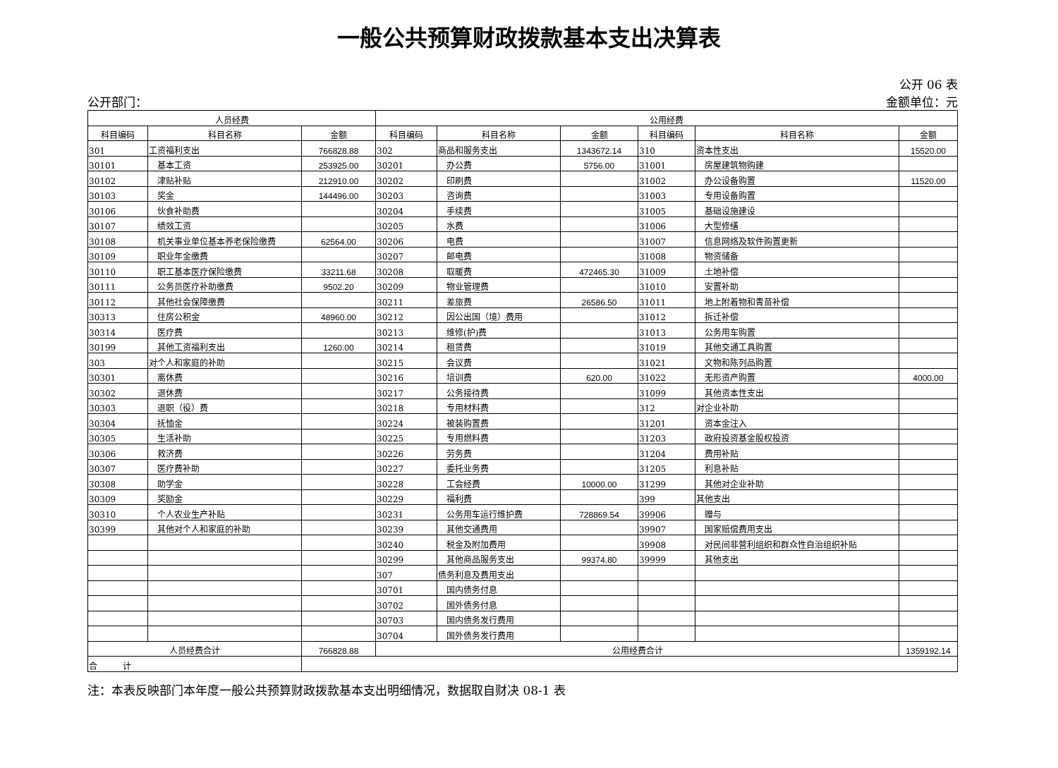一般公共预算财政拨款基本支出决算表
公开 06 表
公开部门： 金额单位：元
| 人员经费 | | | 公用经费 | | | | | |
| --- | --- | --- | --- | --- | --- | --- | --- | --- |
| 科目编码 | 科目名称 | 金额 | 科目编码 | 科目名称 | 金额 | 科目编码 | 科目名称 | 金额 |
| 301 | 工资福利支出 | 766828.88 | 302 | 商品和服务支出 | 1343672.14 | 310 | 资本性支出 | 15520.00 |
| 30101 | 基本工资 | 253925.00 | 30201 | 办公费 | 5756.00 | 31001 | 房屋建筑物购建 | |
| 30102 | 津贴补贴 | 212910.00 | 30202 | 印刷费 | | 31002 | 办公设备购置 | 11520.00 |
| 30103 | 奖金 | 144496.00 | 30203 | 咨询费 | | 31003 | 专用设备购置 | |
| 30106 | 伙食补助费 | | 30204 | 手续费 | | 31005 | 基础设施建设 | |
| 30107 | 绩效工资 | | 30205 | 水费 | | 31006 | 大型修缮 | |
| 30108 | 机关事业单位基本养老保险缴费 | 62564.00 | 30206 | 电费 | | 31007 | 信息网络及软件购置更新 | |
| 30109 | 职业年金缴费 | | 30207 | 邮电费 | | 31008 | 物资储备 | |
| 30110 | 职工基本医疗保险缴费 | 33211.68 | 30208 | 取暖费 | 472465.30 | 31009 | 土地补偿 | |
| 30111 | 公务员医疗补助缴费 | 9502.20 | 30209 | 物业管理费 | | 31010 | 安置补助 | |
| 30112 | 其他社会保障缴费 | | 30211 | 差旅费 | 26586.50 | 31011 | 地上附着物和青苗补偿 | |
| 30313 | 住房公积金 | 48960.00 | 30212 | 因公出国（境）费用 | | 31012 | 拆迁补偿 | |
| 30314 | 医疗费 | | 30213 | 维修(护)费 | | 31013 | 公务用车购置 | |
| 30199 | 其他工资福利支出 | 1260.00 | 30214 | 租赁费 | | 31019 | 其他交通工具购置 | |
| 303 | 对个人和家庭的补助 | | 30215 | 会议费 | | 31021 | 文物和陈列品购置 | |
| 30301 | 离休费 | | 30216 | 培训费 | 620.00 | 31022 | 无形资产购置 | 4000.00 |
| 30302 | 退休费 | | 30217 | 公务接待费 | | 31099 | 其他资本性支出 | |
| 30303 | 退职（役）费 | | 30218 | 专用材料费 | | 312 | 对企业补助 | |
| 30304 | 抚恤金 | | 30224 | 被装购置费 | | 31201 | 资本金注入 | |
| 30305 | 生活补助 | | 30225 | 专用燃料费 | | 31203 | 政府投资基金股权投资 | |
| 30306 | 救济费 | | 30226 | 劳务费 | | 31204 | 费用补贴 | |
| 30307 | 医疗费补助 | | 30227 | 委托业务费 | | 31205 | 利息补贴 | |
| 30308 | 助学金 | | 30228 | 工会经费 | 10000.00 | 31299 | 其他对企业补助 | |
| 30309 | 奖励金 | | 30229 | 福利费 | | 399 | 其他支出 | |
| 30310 | 个人农业生产补贴 | | 30231 | 公务用车运行维护费 | 728869.54 | 39906 | 赠与 | |
| 30399 | 其他对个人和家庭的补助 | | 30239 | 其他交通费用 | | 39907 | 国家赔偿费用支出 | |
| | | | 30240 | 税金及附加费用 | | 39908 | 对民间非营利组织和群众性自治组织补贴 | |
| | | | 30299 | 其他商品服务支出 | 99374.80 | 39999 | 其他支出 | |
| | | | 307 | 债务利息及费用支出 | | | | |
| | | | 30701 | 国内债务付息 | | | | |
| | | | 30702 | 国外债务付息 | | | | |
| | | | 30703 | 国内债务发行费用 | | | | |
| | | | 30704 | 国外债务发行费用 | | | | |
| 人员经费合计 | | 766828.88 | 公用经费合计 | | | | | 1359192.14 |
| 合 计 | | | | | | | | |
注：本表反映部门本年度一般公共预算财政拨款基本支出明细情况，数据取自财决 08-1 表